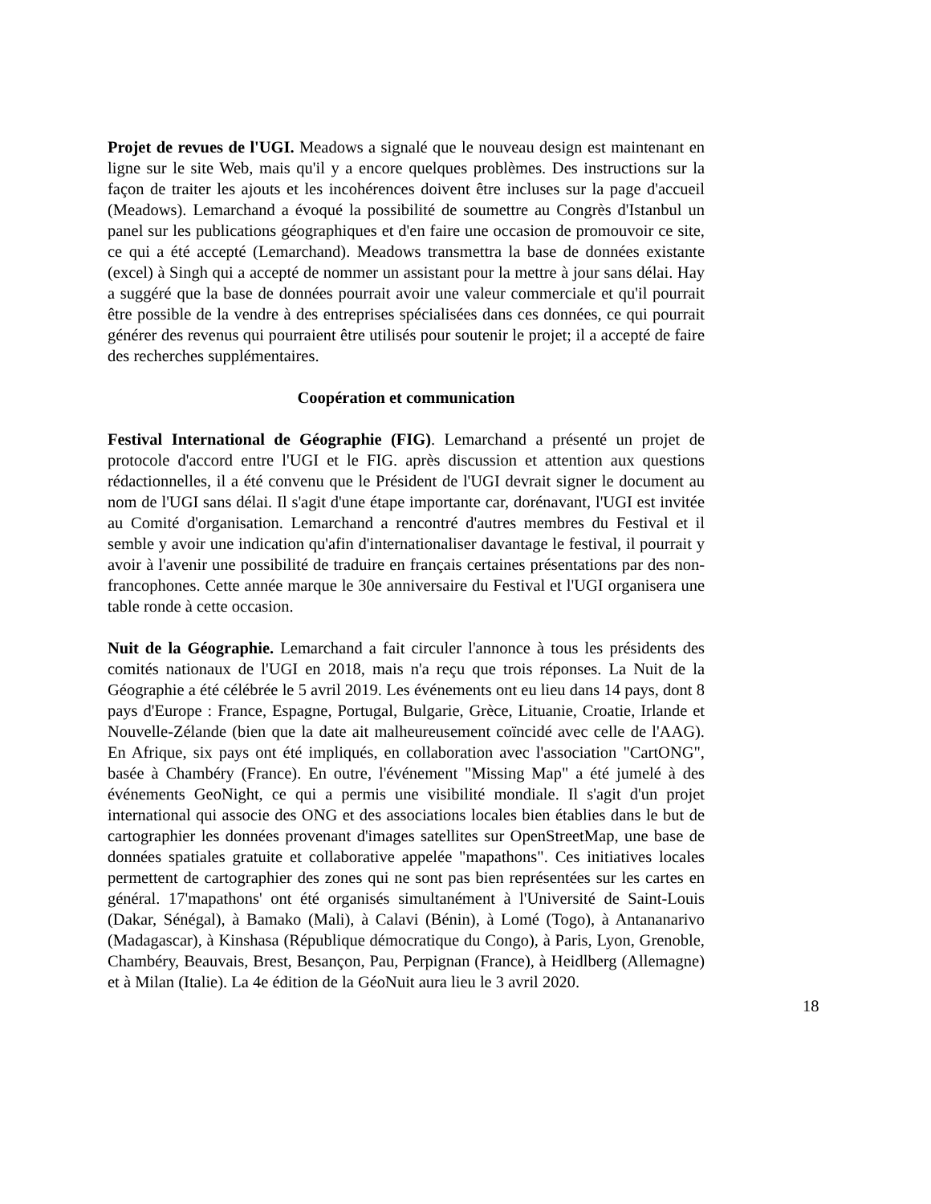Projet de revues de l'UGI. Meadows a signalé que le nouveau design est maintenant en ligne sur le site Web, mais qu'il y a encore quelques problèmes. Des instructions sur la façon de traiter les ajouts et les incohérences doivent être incluses sur la page d'accueil (Meadows). Lemarchand a évoqué la possibilité de soumettre au Congrès d'Istanbul un panel sur les publications géographiques et d'en faire une occasion de promouvoir ce site, ce qui a été accepté (Lemarchand). Meadows transmettra la base de données existante (excel) à Singh qui a accepté de nommer un assistant pour la mettre à jour sans délai. Hay a suggéré que la base de données pourrait avoir une valeur commerciale et qu'il pourrait être possible de la vendre à des entreprises spécialisées dans ces données, ce qui pourrait générer des revenus qui pourraient être utilisés pour soutenir le projet; il a accepté de faire des recherches supplémentaires.
Coopération et communication
Festival International de Géographie (FIG). Lemarchand a présenté un projet de protocole d'accord entre l'UGI et le FIG. après discussion et attention aux questions rédactionnelles, il a été convenu que le Président de l'UGI devrait signer le document au nom de l'UGI sans délai. Il s'agit d'une étape importante car, dorénavant, l'UGI est invitée au Comité d'organisation. Lemarchand a rencontré d'autres membres du Festival et il semble y avoir une indication qu'afin d'internationaliser davantage le festival, il pourrait y avoir à l'avenir une possibilité de traduire en français certaines présentations par des non-francophones. Cette année marque le 30e anniversaire du Festival et l'UGI organisera une table ronde à cette occasion.
Nuit de la Géographie. Lemarchand a fait circuler l'annonce à tous les présidents des comités nationaux de l'UGI en 2018, mais n'a reçu que trois réponses. La Nuit de la Géographie a été célébrée le 5 avril 2019. Les événements ont eu lieu dans 14 pays, dont 8 pays d'Europe : France, Espagne, Portugal, Bulgarie, Grèce, Lituanie, Croatie, Irlande et Nouvelle-Zélande (bien que la date ait malheureusement coïncidé avec celle de l'AAG). En Afrique, six pays ont été impliqués, en collaboration avec l'association "CartONG", basée à Chambéry (France). En outre, l'événement "Missing Map" a été jumelé à des événements GeoNight, ce qui a permis une visibilité mondiale. Il s'agit d'un projet international qui associe des ONG et des associations locales bien établies dans le but de cartographier les données provenant d'images satellites sur OpenStreetMap, une base de données spatiales gratuite et collaborative appelée "mapathons". Ces initiatives locales permettent de cartographier des zones qui ne sont pas bien représentées sur les cartes en général. 17'mapathons' ont été organisés simultanément à l'Université de Saint-Louis (Dakar, Sénégal), à Bamako (Mali), à Calavi (Bénin), à Lomé (Togo), à Antananarivo (Madagascar), à Kinshasa (République démocratique du Congo), à Paris, Lyon, Grenoble, Chambéry, Beauvais, Brest, Besançon, Pau, Perpignan (France), à Heidlberg (Allemagne) et à Milan (Italie). La 4e édition de la GéoNuit aura lieu le 3 avril 2020.
18